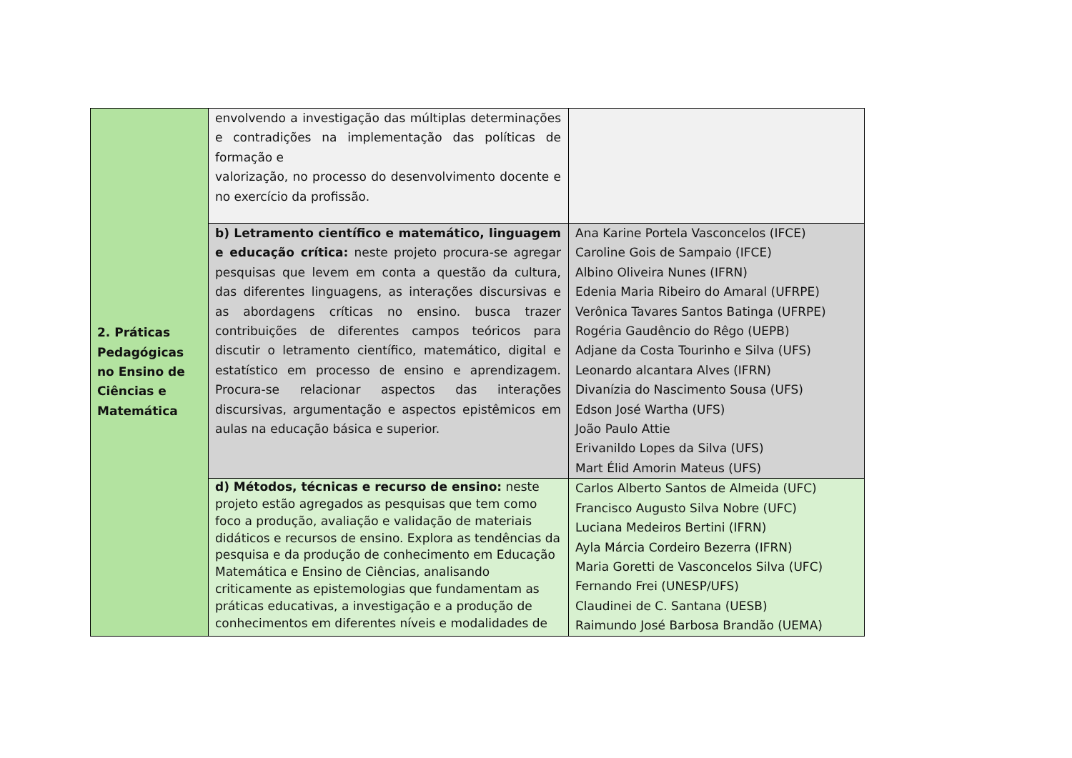| 2. Práticas Pedagógicas no Ensino de Ciências e Matemática | envolvendo a investigação das múltiplas determinações e contradições na implementação das políticas de formação e valorização, no processo do desenvolvimento docente e no exercício da profissão. | |
| | b) Letramento científico e matemático, linguagem e educação crítica: neste projeto procura-se agregar pesquisas que levem em conta a questão da cultura, das diferentes linguagens, as interações discursivas e as abordagens críticas no ensino. busca trazer contribuições de diferentes campos teóricos para discutir o letramento científico, matemático, digital e estatístico em processo de ensino e aprendizagem. Procura-se relacionar aspectos das interações discursivas, argumentação e aspectos epistêmicos em aulas na educação básica e superior. | Ana Karine Portela Vasconcelos (IFCE) Caroline Gois de Sampaio (IFCE) Albino Oliveira Nunes (IFRN) Edenia Maria Ribeiro do Amaral (UFRPE) Verônica Tavares Santos Batinga (UFRPE) Rogéria Gaudêncio do Rêgo (UEPB) Adjane da Costa Tourinho e Silva (UFS) Leonardo alcantara Alves (IFRN) Divanízia do Nascimento Sousa (UFS) Edson José Wartha (UFS) João Paulo Attie Erivanildo Lopes da Silva (UFS) Mart Élid Amorin Mateus (UFS) |
| | d) Métodos, técnicas e recurso de ensino: neste projeto estão agregados as pesquisas que tem como foco a produção, avaliação e validação de materiais didáticos e recursos de ensino. Explora as tendências da pesquisa e da produção de conhecimento em Educação Matemática e Ensino de Ciências, analisando criticamente as epistemologias que fundamentam as práticas educativas, a investigação e a produção de conhecimentos em diferentes níveis e modalidades de | Carlos Alberto Santos de Almeida (UFC) Francisco Augusto Silva Nobre (UFC) Luciana Medeiros Bertini (IFRN) Ayla Márcia Cordeiro Bezerra (IFRN) Maria Goretti de Vasconcelos Silva (UFC) Fernando Frei (UNESP/UFS) Claudinei de C. Santana (UESB) Raimundo José Barbosa Brandão (UEMA) |